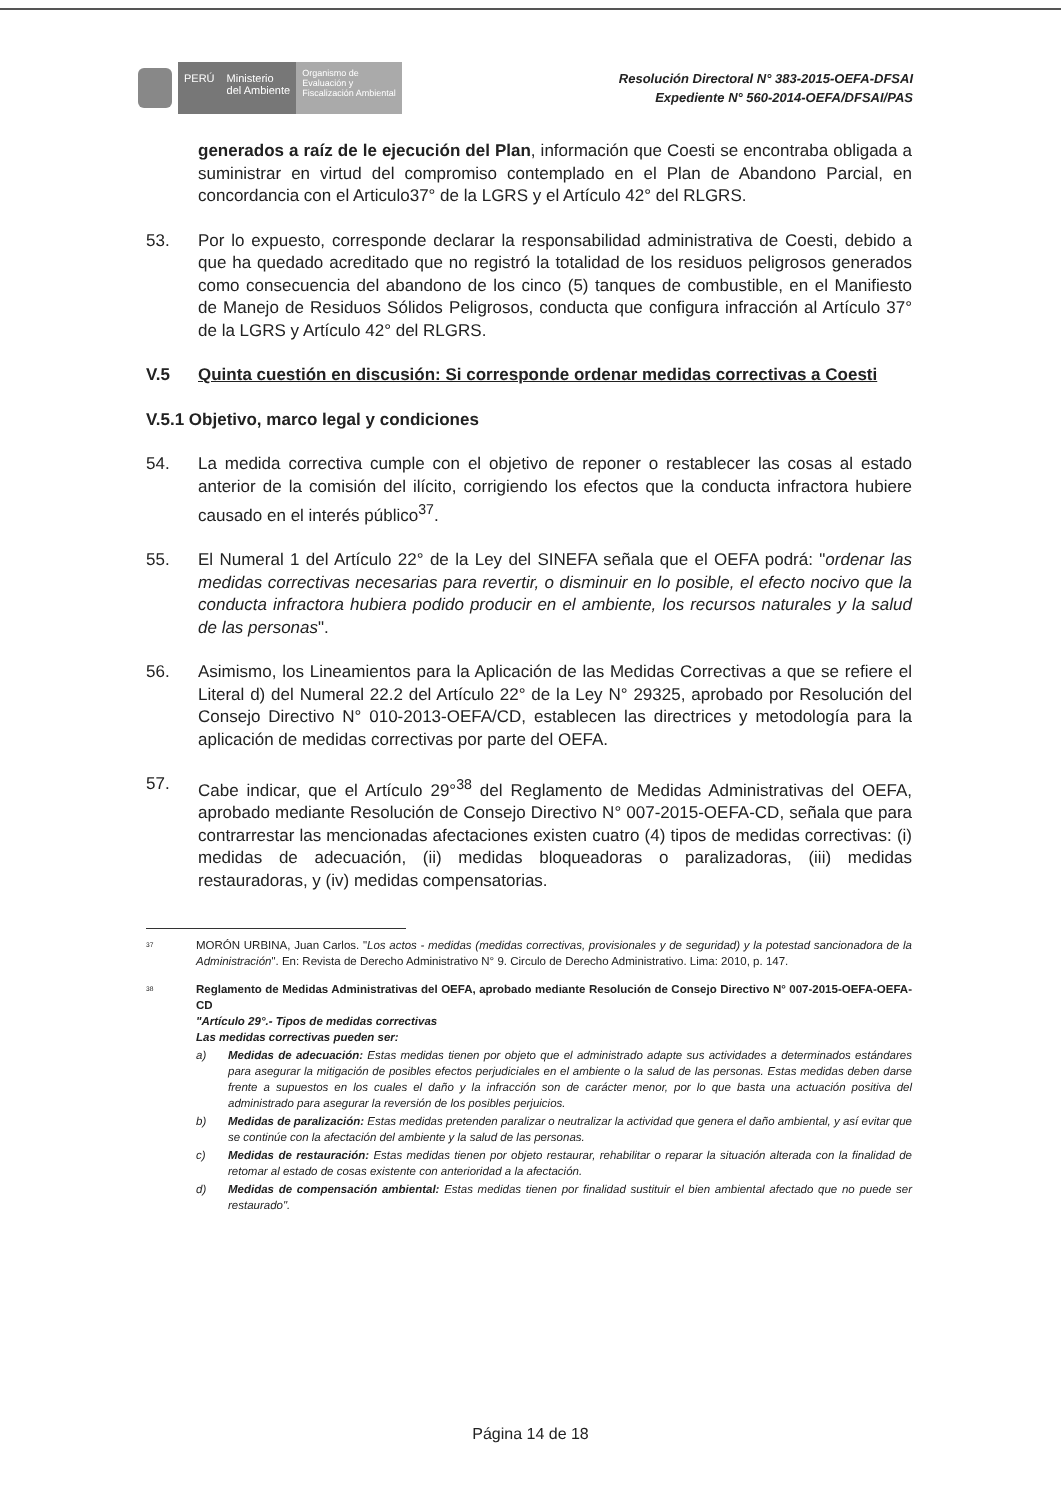PERÚ
Ministerio
del Ambiente
Organismo de
Evaluación y
Fiscalización Ambiental
Resolución Directoral N° 383-2015-OEFA-DFSAI
Expediente N° 560-2014-OEFA/DFSAI/PAS
generados a raíz de le ejecución del Plan, información que Coesti se encontraba obligada a suministrar en virtud del compromiso contemplado en el Plan de Abandono Parcial, en concordancia con el Articulo37° de la LGRS y el Artículo 42° del RLGRS.
53. Por lo expuesto, corresponde declarar la responsabilidad administrativa de Coesti, debido a que ha quedado acreditado que no registró la totalidad de los residuos peligrosos generados como consecuencia del abandono de los cinco (5) tanques de combustible, en el Manifiesto de Manejo de Residuos Sólidos Peligrosos, conducta que configura infracción al Artículo 37° de la LGRS y Artículo 42° del RLGRS.
V.5 Quinta cuestión en discusión: Si corresponde ordenar medidas correctivas a Coesti
V.5.1 Objetivo, marco legal y condiciones
54. La medida correctiva cumple con el objetivo de reponer o restablecer las cosas al estado anterior de la comisión del ilícito, corrigiendo los efectos que la conducta infractora hubiere causado en el interés público<sup>37</sup>.
55. El Numeral 1 del Artículo 22° de la Ley del SINEFA señala que el OEFA podrá: "ordenar las medidas correctivas necesarias para revertir, o disminuir en lo posible, el efecto nocivo que la conducta infractora hubiera podido producir en el ambiente, los recursos naturales y la salud de las personas".
56. Asimismo, los Lineamientos para la Aplicación de las Medidas Correctivas a que se refiere el Literal d) del Numeral 22.2 del Artículo 22° de la Ley N° 29325, aprobado por Resolución del Consejo Directivo N° 010-2013-OEFA/CD, establecen las directrices y metodología para la aplicación de medidas correctivas por parte del OEFA.
57. Cabe indicar, que el Artículo 29°<sup>38</sup> del Reglamento de Medidas Administrativas del OEFA, aprobado mediante Resolución de Consejo Directivo N° 007-2015-OEFA-CD, señala que para contrarrestar las mencionadas afectaciones existen cuatro (4) tipos de medidas correctivas: (i) medidas de adecuación, (ii) medidas bloqueadoras o paralizadoras, (iii) medidas restauradoras, y (iv) medidas compensatorias.
<sup>37</sup>
MORÓN URBINA, Juan Carlos. "Los actos - medidas (medidas correctivas, provisionales y de seguridad) y la potestad sancionadora de la Administración". En: Revista de Derecho Administrativo N° 9. Circulo de Derecho Administrativo. Lima: 2010, p. 147.
<sup>38</sup>
Reglamento de Medidas Administrativas del OEFA, aprobado mediante Resolución de Consejo Directivo N° 007-2015-OEFA-OEFA-CD
"Artículo 29°.- Tipos de medidas correctivas
Las medidas correctivas pueden ser:
a) Medidas de adecuación: Estas medidas tienen por objeto que el administrado adapte sus actividades a determinados estándares para asegurar la mitigación de posibles efectos perjudiciales en el ambiente o la salud de las personas. Estas medidas deben darse frente a supuestos en los cuales el daño y la infracción son de carácter menor, por lo que basta una actuación positiva del administrado para asegurar la reversión de los posibles perjuicios.
b) Medidas de paralización: Estas medidas pretenden paralizar o neutralizar la actividad que genera el daño ambiental, y así evitar que se continúe con la afectación del ambiente y la salud de las personas.
c) Medidas de restauración: Estas medidas tienen por objeto restaurar, rehabilitar o reparar la situación alterada con la finalidad de retomar al estado de cosas existente con anterioridad a la afectación.
d) Medidas de compensación ambiental: Estas medidas tienen por finalidad sustituir el bien ambiental afectado que no puede ser restaurado".
Página 14 de 18